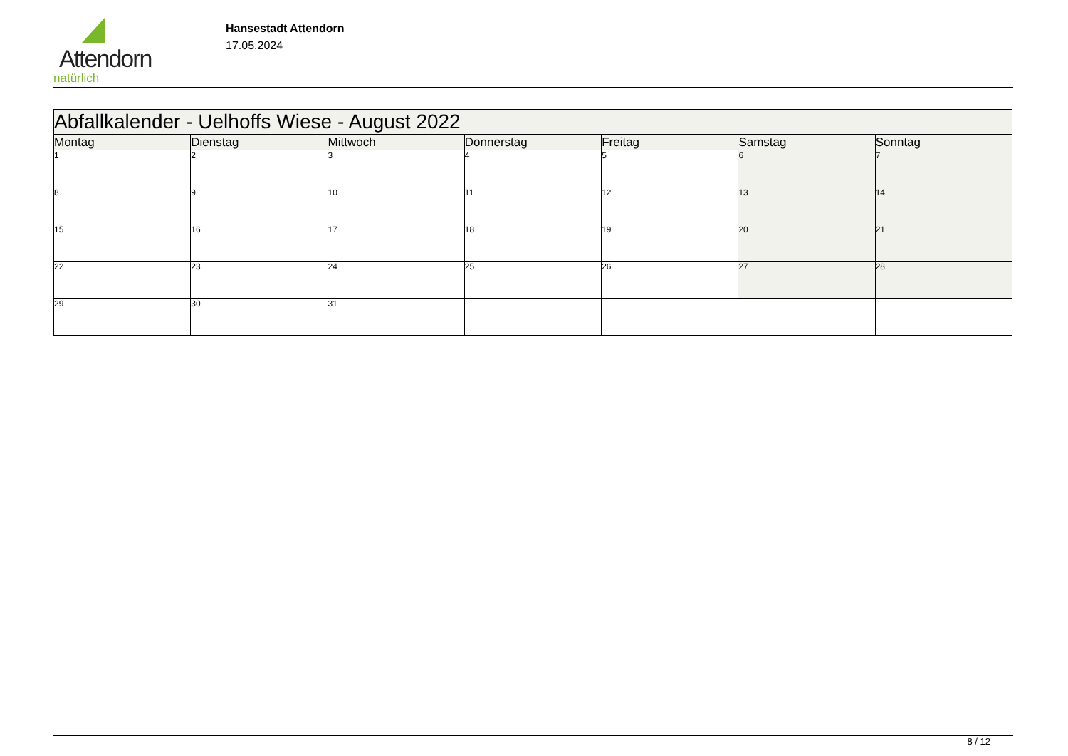Attendorn
natürlich
Hansestadt Attendorn
17.05.2024
| Abfallkalender - Uelhoffs Wiese - August 2022 | | | | | | |
| Montag | Dienstag | Mittwoch | Donnerstag | Freitag | Samstag | Sonntag |
| 1 | 2 | 3 | 4 | 5 | 6 | 7 |
| 8 | 9 | 10 | 11 | 12 | 13 | 14 |
| 15 | 16 | 17 | 18 | 19 | 20 | 21 |
| 22 | 23 | 24 | 25 | 26 | 27 | 28 |
| 29 | 30 | 31 | | | | |
8 / 12